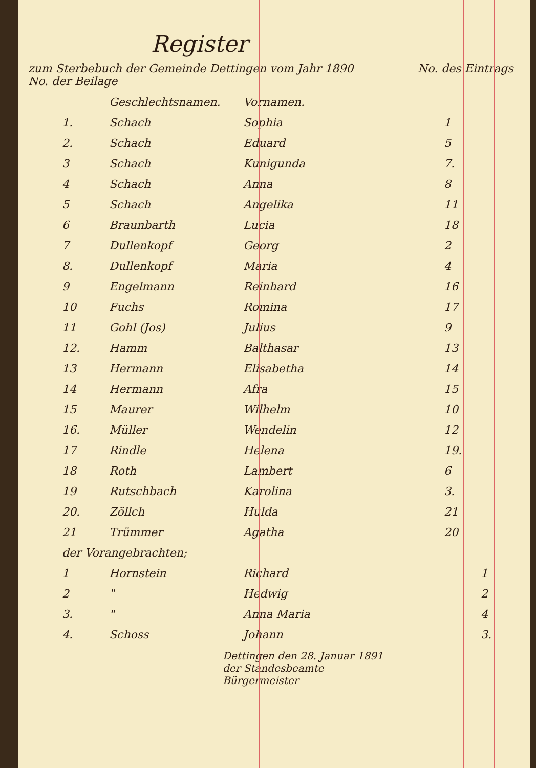Register
zum Sterbebuch der Gemeinde Dettingen vom Jahr 1890 No. des Eintrags No. der Beilage
| | Geschlechtsnamen. | Vornamen. | | |
| --- | --- | --- | --- | --- |
| 1. | Schach | Sophia | 1 | |
| 2. | Schach | Eduard | 5 | |
| 3 | Schach | Kunigunda | 7. | |
| 4 | Schach | Anna | 8 | |
| 5 | Schach | Angelika | 11 | |
| 6 | Braunbarth | Lucia | 18 | |
| 7 | Dullenkopf | Georg | 2 | |
| 8. | Dullenkopf | Maria | 4 | |
| 9 | Engelmann | Reinhard | 16 | |
| 10 | Fuchs | Romina | 17 | |
| 11 | Gohl (Jos) | Julius | 9 | |
| 12. | Hamm | Balthasar | 13 | |
| 13 | Hermann | Elisabetha | 14 | |
| 14 | Hermann | Afra | 15 | |
| 15 | Maurer | Wilhelm | 10 | |
| 16. | Müller | Wendelin | 12 | |
| 17 | Rindle | Helena | 19. | |
| 18 | Roth | Lambert | 6 | |
| 19 | Rutschbach | Karolina | 3. | |
| 20. | Zöllch | Hulda | 21 | |
| 21 | Trümmer | Agatha | 20 | |
| der Vorangebrachten; | | | | |
| 1 | Hornstein | Richard | | 1 |
| 2 | " | Hedwig | | 2 |
| 3. | " | Anna Maria | | 4 |
| 4. | Schoss | Johann | | 3. |
Dettingen den 28. Januar 1891
der Standesbeamte
Bürgermeister